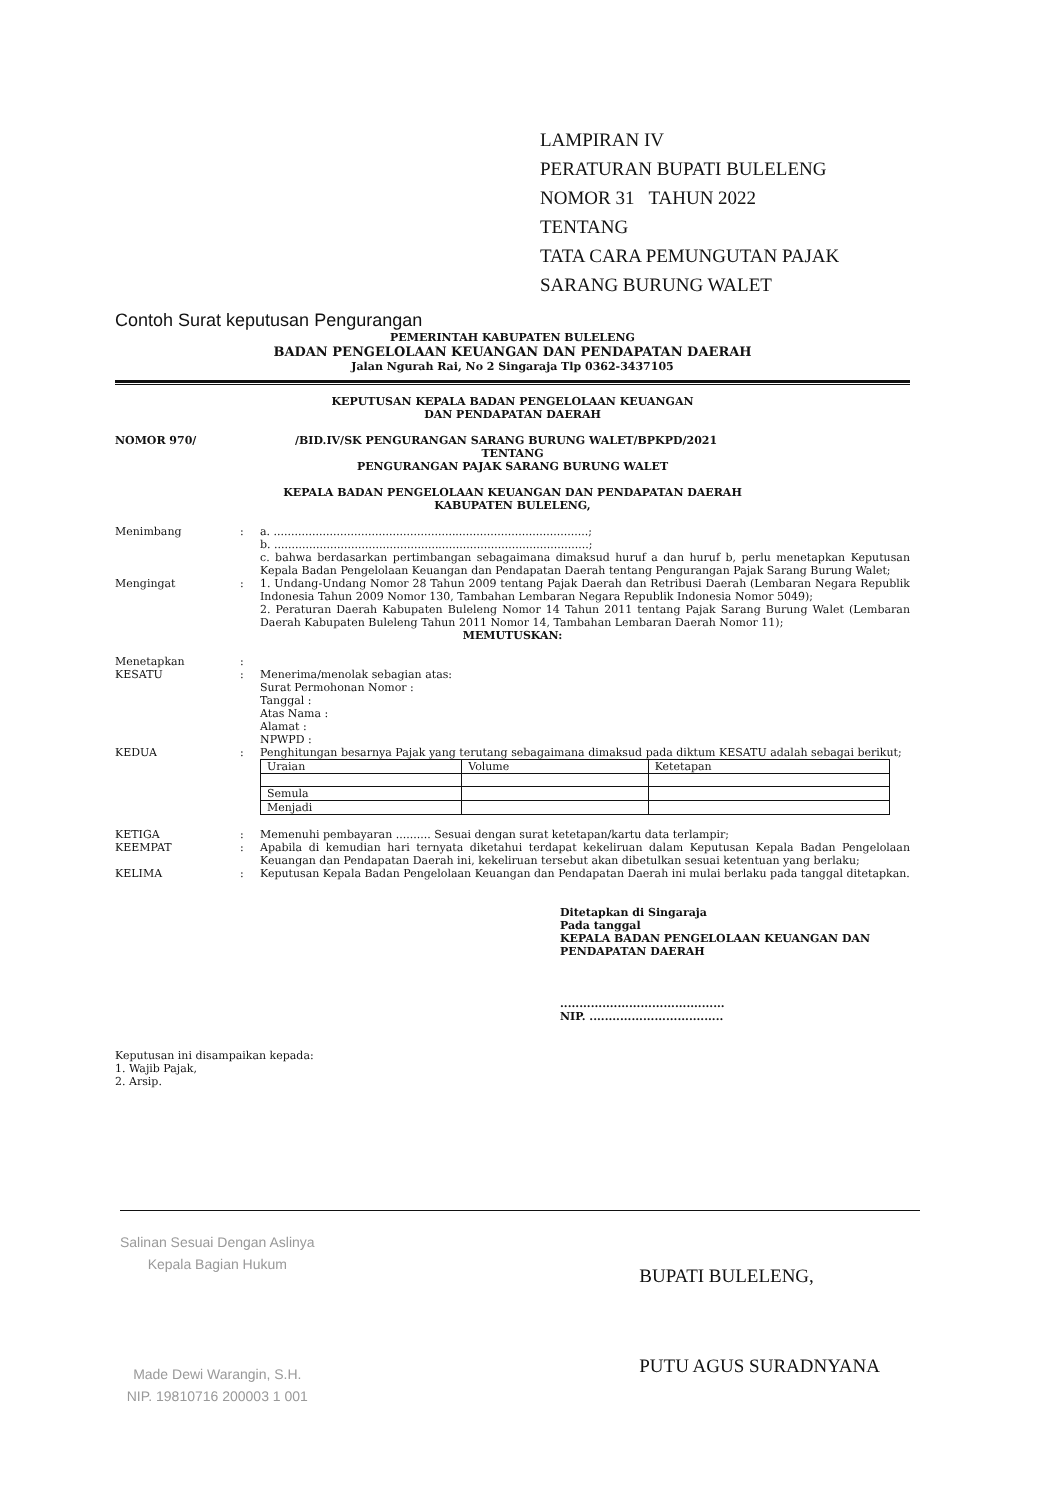LAMPIRAN IV
PERATURAN BUPATI BULELENG
NOMOR 31 TAHUN 2022
TENTANG
TATA CARA PEMUNGUTAN PAJAK
SARANG BURUNG WALET
Contoh Surat keputusan Pengurangan
PEMERINTAH KABUPATEN BULELENG
BADAN PENGELOLAAN KEUANGAN DAN PENDAPATAN DAERAH
Jalan Ngurah Rai, No 2 Singaraja Tlp 0362-3437105
KEPUTUSAN KEPALA BADAN PENGELOLAAN KEUANGAN
DAN PENDAPATAN DAERAH
NOMOR 970/ /BID.IV/SK PENGURANGAN SARANG BURUNG WALET/BPKPD/2021
TENTANG
PENGURANGAN PAJAK SARANG BURUNG WALET
KEPALA BADAN PENGELOLAAN KEUANGAN DAN PENDAPATAN DAERAH
KABUPATEN BULELENG,
Menimbang: a. ..........................................................................................;
b. ..........................................................................................;
c. bahwa berdasarkan pertimbangan sebagaimana dimaksud huruf a dan huruf b, perlu menetapkan Keputusan Kepala Badan Pengelolaan Keuangan dan Pendapatan Daerah tentang Pengurangan Pajak Sarang Burung Walet;
Mengingat: 1. Undang-Undang Nomor 28 Tahun 2009 tentang Pajak Daerah dan Retribusi Daerah (Lembaran Negara Republik Indonesia Tahun 2009 Nomor 130, Tambahan Lembaran Negara Republik Indonesia Nomor 5049);
2. Peraturan Daerah Kabupaten Buleleng Nomor 14 Tahun 2011 tentang Pajak Sarang Burung Walet (Lembaran Daerah Kabupaten Buleleng Tahun 2011 Nomor 14, Tambahan Lembaran Daerah Nomor 11);
MEMUTUSKAN:
Menetapkan:
KESATU: Menerima/menolak sebagian atas:
Surat Permohonan Nomor :
Tanggal :
Atas Nama :
Alamat :
NPWPD :
KEDUA: Penghitungan besarnya Pajak yang terutang sebagaimana dimaksud pada diktum KESATU adalah sebagai berikut;
| Uraian | Volume | Ketetapan |
| --- | --- | --- |
| Semula | | |
| Menjadi | | |
KETIGA: Memenuhi pembayaran .......... Sesuai dengan surat ketetapan/kartu data terlampir;
KEEMPAT: Apabila di kemudian hari ternyata diketahui terdapat kekeliruan dalam Keputusan Kepala Badan Pengelolaan Keuangan dan Pendapatan Daerah ini, kekeliruan tersebut akan dibetulkan sesuai ketentuan yang berlaku;
KELIMA: Keputusan Kepala Badan Pengelolaan Keuangan dan Pendapatan Daerah ini mulai berlaku pada tanggal ditetapkan.
Ditetapkan di Singaraja
Pada tanggal
KEPALA BADAN PENGELOLAAN KEUANGAN DAN PENDAPATAN DAERAH
...........................................
NIP. ...................................
Keputusan ini disampaikan kepada:
1. Wajib Pajak,
2. Arsip.
Salinan Sesuai Dengan Aslinya
Kepala Bagian Hukum
Made Dewi Warangin, S.H.
NIP. 19810716 200003 1 001
BUPATI BULELENG,
PUTU AGUS SURADNYANA